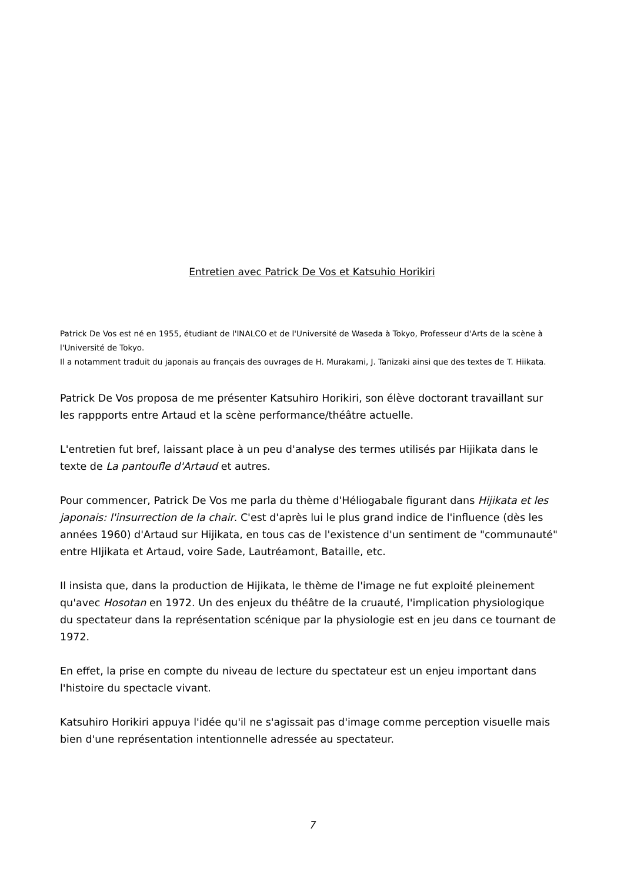Entretien avec Patrick De Vos et Katsuhio Horikiri
Patrick De Vos est né en 1955, étudiant de l'INALCO et de l'Université de Waseda à Tokyo, Professeur d'Arts de la scène à l'Université de Tokyo.
Il a notamment traduit du japonais au français des ouvrages de H. Murakami, J. Tanizaki ainsi que des textes de T. Hiikata.
Patrick De Vos proposa de me présenter Katsuhiro Horikiri, son élève doctorant travaillant sur les rappports entre Artaud et la scène performance/théâtre actuelle.
L'entretien fut bref, laissant place à un peu d'analyse des termes utilisés par Hijikata dans le texte de La pantoufle d'Artaud et autres.
Pour commencer, Patrick De Vos me parla du thème d'Héliogabale figurant dans Hijikata et les japonais: l'insurrection de la chair. C'est d'après lui le plus grand indice de l'influence (dès les années 1960) d'Artaud sur Hijikata, en tous cas de l'existence d'un sentiment de "communauté" entre HIjikata et Artaud, voire Sade, Lautréamont, Bataille, etc.
Il insista que, dans la production de Hijikata, le thème de l'image ne fut exploité pleinement qu'avec Hosotan en 1972. Un des enjeux du théâtre de la cruauté, l'implication physiologique du spectateur dans la représentation scénique par la physiologie est en jeu dans ce tournant de 1972.
En effet, la prise en compte du niveau de lecture du spectateur est un enjeu important dans l'histoire du spectacle vivant.
Katsuhiro Horikiri appuya l'idée qu'il ne s'agissait pas d'image comme perception visuelle mais bien d'une représentation intentionnelle adressée au spectateur.
7